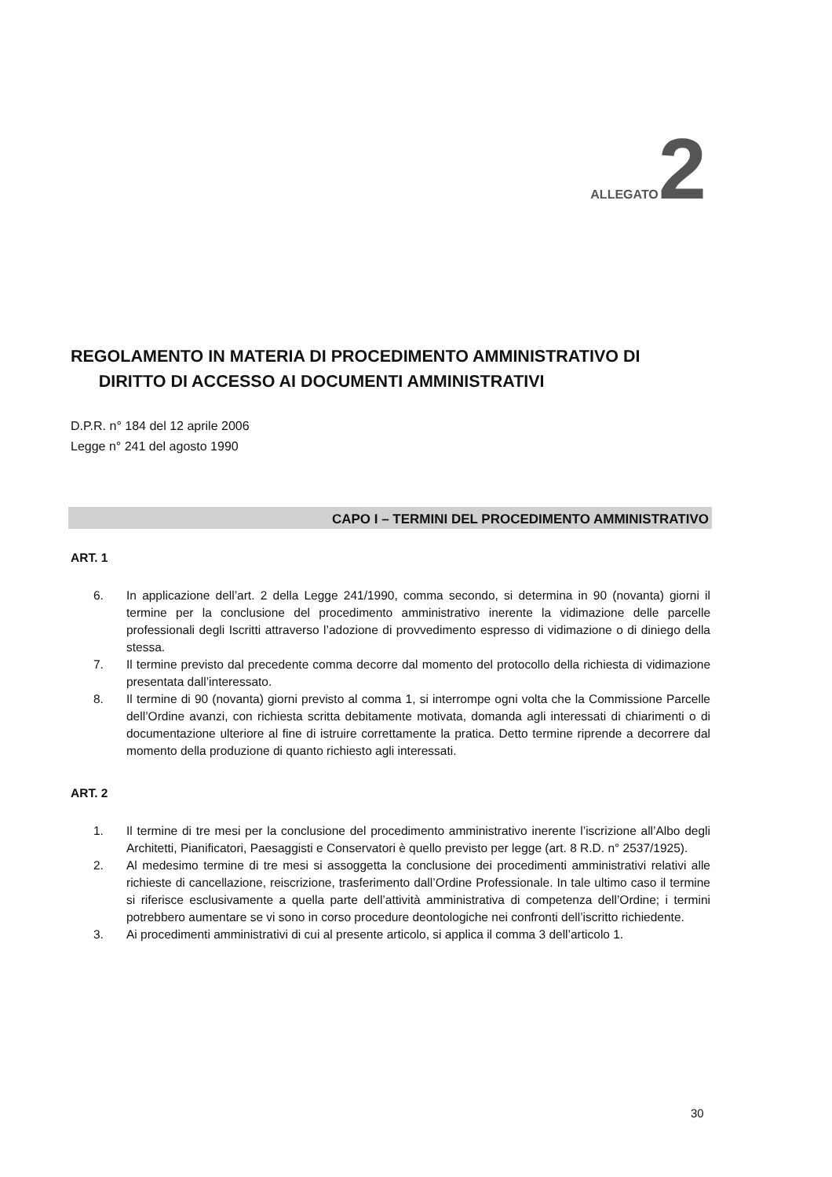ALLEGATO 2
REGOLAMENTO IN MATERIA DI PROCEDIMENTO AMMINISTRATIVO DI
DIRITTO DI ACCESSO AI DOCUMENTI AMMINISTRATIVI
D.P.R. n° 184 del 12 aprile 2006
Legge n° 241 del agosto 1990
CAPO I – TERMINI DEL PROCEDIMENTO AMMINISTRATIVO
ART. 1
6. In applicazione dell’art. 2 della Legge 241/1990, comma secondo, si determina in 90 (novanta) giorni il termine per la conclusione del procedimento amministrativo inerente la vidimazione delle parcelle professionali degli Iscritti attraverso l’adozione di provvedimento espresso di vidimazione o di diniego della stessa.
7. Il termine previsto dal precedente comma decorre dal momento del protocollo della richiesta di vidimazione presentata dall’interessato.
8. Il termine di 90 (novanta) giorni previsto al comma 1, si interrompe ogni volta che la Commissione Parcelle dell’Ordine avanzi, con richiesta scritta debitamente motivata, domanda agli interessati di chiarimenti o di documentazione ulteriore al fine di istruire correttamente la pratica. Detto termine riprende a decorrere dal momento della produzione di quanto richiesto agli interessati.
ART. 2
1. Il termine di tre mesi per la conclusione del procedimento amministrativo inerente l’iscrizione all’Albo degli Architetti, Pianificatori, Paesaggisti e Conservatori è quello previsto per legge (art. 8 R.D. n° 2537/1925).
2. Al medesimo termine di tre mesi si assoggetta la conclusione dei procedimenti amministrativi relativi alle richieste di cancellazione, reiscrizione, trasferimento dall’Ordine Professionale. In tale ultimo caso il termine si riferisce esclusivamente a quella parte dell’attività amministrativa di competenza dell’Ordine; i termini potrebbero aumentare se vi sono in corso procedure deontologiche nei confronti dell’iscritto richiedente.
3. Ai procedimenti amministrativi di cui al presente articolo, si applica il comma 3 dell’articolo 1.
30